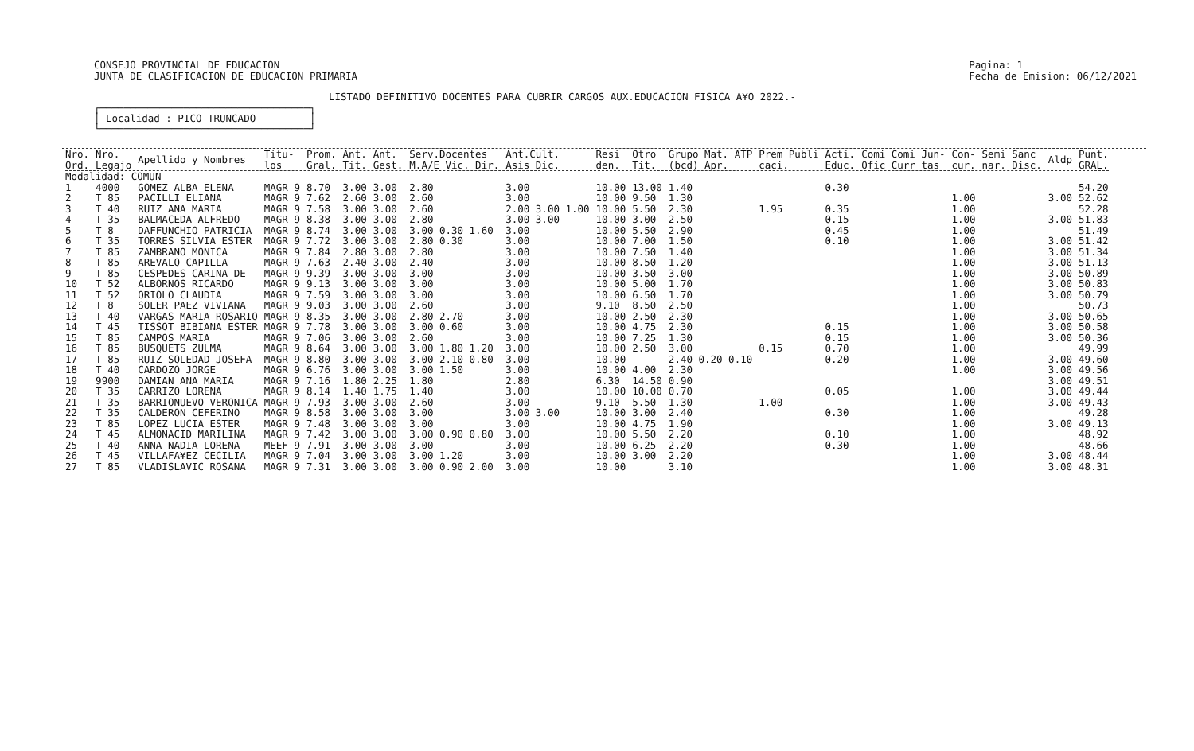CONSEJO PROVINCIAL DE EDUCACION
JUNTA DE CLASIFICACION DE EDUCACION PRIMARIA
Pagina: 1
Fecha de Emision: 06/12/2021
LISTADO DEFINITIVO DOCENTES PARA CUBRIR CARGOS AUX.EDUCACION FISICA A¥O 2022.-
┌───────────────────────────────────┐ │ Localidad : PICO TRUNCADO │ └───────────────────────────────────┘
| Nro. Ord. | Nro. Legajo | Apellido y Nombres | Titu- los | Prom. Gral. | Ant. Tit. | Ant. Gest. | Serv.Docentes M.A/E Vic. Dir. | Ant.Cult. Asis Dic. | Resi den. | Otro Tit. | Grupo Mat. ATP (bcd) Apr. | Prem Publi caci. | Acti. Educ. | Comi Comi Jun- Ofic Curr tas | Con- cur. | Semi Sanc nar. Disc. | Aldp | Punt. GRAL. |
| --- | --- | --- | --- | --- | --- | --- | --- | --- | --- | --- | --- | --- | --- | --- | --- | --- | --- | --- |
| Modalidad: COMUN | | | | | | | | | | | | | | | | | | |
| 1 | 4000 | GOMEZ ALBA ELENA | MAGR 9 | 8.70 | 3.00 | 3.00 | 2.80 | 3.00 | 10.00 | 13.00 | 1.40 | | 0.30 | | | | | 54.20 |
| 2 | T 85 | PACILLI ELIANA | MAGR 9 | 7.62 | 2.60 | 3.00 | 2.60 | 3.00 | 10.00 | 9.50 | 1.30 | | | | 1.00 | | 3.00 | 52.62 |
| 3 | T 40 | RUIZ ANA MARIA | MAGR 9 | 7.58 | 3.00 | 3.00 | 2.60 | 2.00 3.00 1.00 | 10.00 | 5.50 | 2.30 | 1.95 | 0.35 | | 1.00 | | | 52.28 |
| 4 | T 35 | BALMACEDA ALFREDO | MAGR 9 | 8.38 | 3.00 | 3.00 | 2.80 | 3.00 3.00 | 10.00 | 3.00 | 2.50 | | 0.15 | | 1.00 | | 3.00 | 51.83 |
| 5 | T 8 | DAFFUNCHIO PATRICIA | MAGR 9 | 8.74 | 3.00 | 3.00 | 3.00 0.30 1.60 | 3.00 | 10.00 | 5.50 | 2.90 | | 0.45 | | 1.00 | | | 51.49 |
| 6 | T 35 | TORRES SILVIA ESTER | MAGR 9 | 7.72 | 3.00 | 3.00 | 2.80 0.30 | 3.00 | 10.00 | 7.00 | 1.50 | | 0.10 | | 1.00 | | 3.00 | 51.42 |
| 7 | T 85 | ZAMBRANO MONICA | MAGR 9 | 7.84 | 2.80 | 3.00 | 2.80 | 3.00 | 10.00 | 7.50 | 1.40 | | | | 1.00 | | 3.00 | 51.34 |
| 8 | T 85 | AREVALO CAPILLA | MAGR 9 | 7.63 | 2.40 | 3.00 | 2.40 | 3.00 | 10.00 | 8.50 | 1.20 | | | | 1.00 | | 3.00 | 51.13 |
| 9 | T 85 | CESPEDES CARINA DE | MAGR 9 | 9.39 | 3.00 | 3.00 | 3.00 | 3.00 | 10.00 | 3.50 | 3.00 | | | | 1.00 | | 3.00 | 50.89 |
| 10 | T 52 | ALBORNOS RICARDO | MAGR 9 | 9.13 | 3.00 | 3.00 | 3.00 | 3.00 | 10.00 | 5.00 | 1.70 | | | | 1.00 | | 3.00 | 50.83 |
| 11 | T 52 | ORIOLO CLAUDIA | MAGR 9 | 7.59 | 3.00 | 3.00 | 3.00 | 3.00 | 10.00 | 6.50 | 1.70 | | | | 1.00 | | 3.00 | 50.79 |
| 12 | T 8 | SOLER PAEZ VIVIANA | MAGR 9 | 9.03 | 3.00 | 3.00 | 2.60 | 3.00 | 9.10 | 8.50 | 2.50 | | | | 1.00 | | | 50.73 |
| 13 | T 40 | VARGAS MARIA ROSARIO | MAGR 9 | 8.35 | 3.00 | 3.00 | 2.80 2.70 | 3.00 | 10.00 | 2.50 | 2.30 | | | | 1.00 | | 3.00 | 50.65 |
| 14 | T 45 | TISSOT BIBIANA ESTER | MAGR 9 | 7.78 | 3.00 | 3.00 | 3.00 0.60 | 3.00 | 10.00 | 4.75 | 2.30 | | 0.15 | | 1.00 | | 3.00 | 50.58 |
| 15 | T 85 | CAMPOS MARIA | MAGR 9 | 7.06 | 3.00 | 3.00 | 2.60 | 3.00 | 10.00 | 7.25 | 1.30 | | 0.15 | | 1.00 | | 3.00 | 50.36 |
| 16 | T 85 | BUSQUETS ZULMA | MAGR 9 | 8.64 | 3.00 | 3.00 | 3.00 1.80 1.20 | 3.00 | 10.00 | 2.50 | 3.00 | 0.15 | 0.70 | | 1.00 | | | 49.99 |
| 17 | T 85 | RUIZ SOLEDAD JOSEFA | MAGR 9 | 8.80 | 3.00 | 3.00 | 3.00 2.10 0.80 | 3.00 | 10.00 | | 2.40 0.20 0.10 | | 0.20 | | 1.00 | | 3.00 | 49.60 |
| 18 | T 40 | CARDOZO JORGE | MAGR 9 | 6.76 | 3.00 | 3.00 | 3.00 1.50 | 3.00 | 10.00 | 4.00 | 2.30 | | | | 1.00 | | 3.00 | 49.56 |
| 19 | 9900 | DAMIAN ANA MARIA | MAGR 9 | 7.16 | 1.80 | 2.25 | 1.80 | 2.80 | 6.30 | 14.50 | 0.90 | | | | | | 3.00 | 49.51 |
| 20 | T 35 | CARRIZO LORENA | MAGR 9 | 8.14 | 1.40 | 1.75 | 1.40 | 3.00 | 10.00 | 10.00 | 0.70 | | 0.05 | | 1.00 | | 3.00 | 49.44 |
| 21 | T 35 | BARRIONUEVO VERONICA | MAGR 9 | 7.93 | 3.00 | 3.00 | 2.60 | 3.00 | 9.10 | 5.50 | 1.30 | 1.00 | | | 1.00 | | 3.00 | 49.43 |
| 22 | T 35 | CALDERON CEFERINO | MAGR 9 | 8.58 | 3.00 | 3.00 | 3.00 | 3.00 3.00 | 10.00 | 3.00 | 2.40 | | 0.30 | | 1.00 | | | 49.28 |
| 23 | T 85 | LOPEZ LUCIA ESTER | MAGR 9 | 7.48 | 3.00 | 3.00 | 3.00 | 3.00 | 10.00 | 4.75 | 1.90 | | | | 1.00 | | 3.00 | 49.13 |
| 24 | T 45 | ALMONACID MARILINA | MAGR 9 | 7.42 | 3.00 | 3.00 | 3.00 0.90 0.80 | 3.00 | 10.00 | 5.50 | 2.20 | | 0.10 | | 1.00 | | | 48.92 |
| 25 | T 40 | ANNA NADIA LORENA | MEEF 9 | 7.91 | 3.00 | 3.00 | 3.00 | 3.00 | 10.00 | 6.25 | 2.20 | | 0.30 | | 1.00 | | | 48.66 |
| 26 | T 45 | VILLAFA¥EZ CECILIA | MAGR 9 | 7.04 | 3.00 | 3.00 | 3.00 1.20 | 3.00 | 10.00 | 3.00 | 2.20 | | | | 1.00 | | 3.00 | 48.44 |
| 27 | T 85 | VLADISLAVIC ROSANA | MAGR 9 | 7.31 | 3.00 | 3.00 | 3.00 0.90 2.00 | 3.00 | 10.00 | | 3.10 | | | | 1.00 | | 3.00 | 48.31 |